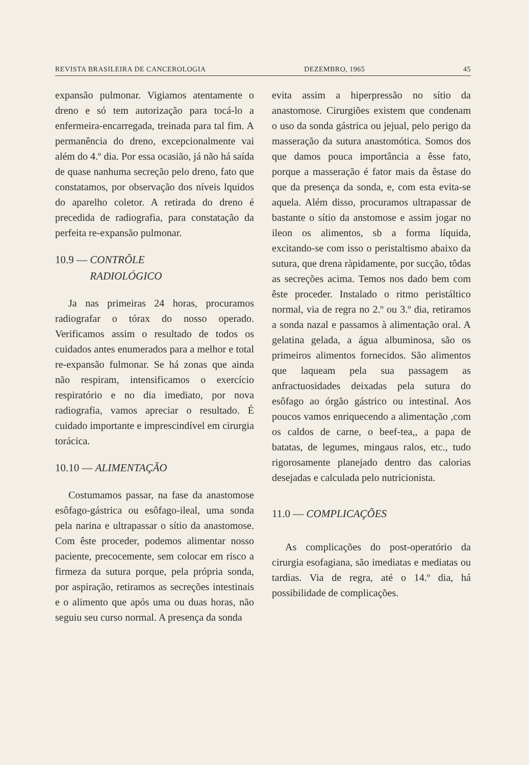REVISTA BRASILEIRA DE CANCEROLOGIA DEZEMBRO, 1965 45
expansão pulmonar. Vigiamos atentamente o dreno e só tem autorização para tocá-lo a enfermeira-encarregada, treinada para tal fim. A permanência do dreno, excepcionalmente vai além do 4.º dia. Por essa ocasião, já não há saída de quase nanhuma secreção pelo dreno, fato que constatamos, por observação dos níveis lquidos do aparelho coletor. A retirada do dreno é precedida de radiografia, para constatação da perfeita re-expansão pulmonar.
10.9 — CONTRÔLE
RADIOLÓGICO
Ja nas primeiras 24 horas, procuramos radiografar o tórax do nosso operado. Verificamos assim o resultado de todos os cuidados antes enumerados para a melhor e total re-expansão fulmonar. Se há zonas que ainda não respiram, intensificamos o exercício respiratório e no dia imediato, por nova radiografia, vamos apreciar o resultado. É cuidado importante e imprescindível em cirurgia torácica.
10.10 — ALIMENTAÇÃO
Costumamos passar, na fase da anastomose esôfago-gástrica ou esôfago-ileal, uma sonda pela narina e ultrapassar o sítio da anastomose. Com êste proceder, podemos alimentar nosso paciente, precocemente, sem colocar em risco a firmeza da sutura porque, pela própria sonda, por aspiração, retiramos as secreções intestinais e o alimento que após uma ou duas horas, não seguiu seu curso normal. A presença da sonda
evita assim a hiperpressão no sítio da anastomose. Cirurgiões existem que condenam o uso da sonda gástrica ou jejual, pelo perigo da masseração da sutura anastomótica. Somos dos que damos pouca importância a êsse fato, porque a masseração é fator mais da êstase do que da presença da sonda, e, com esta evita-se aquela. Além disso, procuramos ultrapassar de bastante o sítio da anstomose e assim jogar no ileon os alimentos, sb a forma líquida, excitando-se com isso o peristaltismo abaixo da sutura, que drena ràpidamente, por sucção, tôdas as secreções acima. Temos nos dado bem com êste proceder. Instalado o ritmo peristáltico normal, via de regra no 2.º ou 3.º dia, retiramos a sonda nazal e passamos à alimentação oral. A gelatina gelada, a água albuminosa, são os primeiros alimentos fornecidos. São alimentos que laqueam pela sua passagem as anfractuosidades deixadas pela sutura do esôfago ao órgão gástrico ou intestinal. Aos poucos vamos enriquecendo a alimentação ,com os caldos de carne, o beef-tea,, a papa de batatas, de legumes, mingaus ralos, etc., tudo rigorosamente planejado dentro das calorias desejadas e calculada pelo nutricionista.
11.0 — COMPLICAÇÕES
As complicações do post-operatório da cirurgia esofagiana, são imediatas e mediatas ou tardias. Via de regra, até o 14.º dia, há possibilidade de complicações.